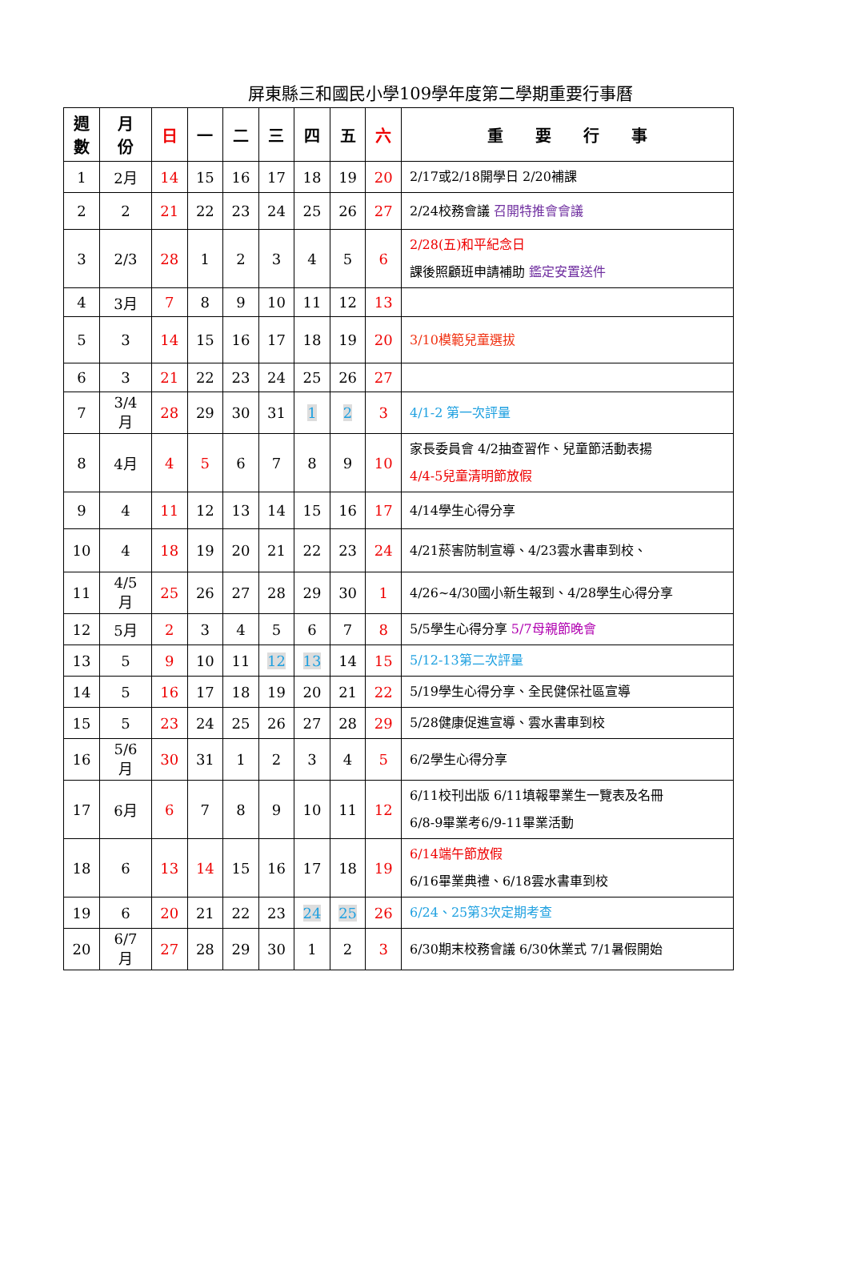屏東縣三和國民小學109學年度第二學期重要行事曆
| 週 數 | 月 份 | 日 | 一 | 二 | 三 | 四 | 五 | 六 | 重 要 行 事 |
| --- | --- | --- | --- | --- | --- | --- | --- | --- | --- |
| 1 | 2月 | 14 | 15 | 16 | 17 | 18 | 19 | 20 | 2/17或2/18開學日 2/20補課 |
| 2 | 2 | 21 | 22 | 23 | 24 | 25 | 26 | 27 | 2/24校務會議 召開特推會會議 |
| 3 | 2/3 | 28 | 1 | 2 | 3 | 4 | 5 | 6 | 2/28(五)和平紀念日 課後照顧班申請補助 鑑定安置送件 |
| 4 | 3月 | 7 | 8 | 9 | 10 | 11 | 12 | 13 | |
| 5 | 3 | 14 | 15 | 16 | 17 | 18 | 19 | 20 | 3/10模範兒童選拔 |
| 6 | 3 | 21 | 22 | 23 | 24 | 25 | 26 | 27 | |
| 7 | 3/4 月 | 28 | 29 | 30 | 31 | 1 | 2 | 3 | 4/1-2 第一次評量 |
| 8 | 4月 | 4 | 5 | 6 | 7 | 8 | 9 | 10 | 家長委員會 4/2抽查習作、兒童節活動表揚 4/4-5兒童清明節放假 |
| 9 | 4 | 11 | 12 | 13 | 14 | 15 | 16 | 17 | 4/14學生心得分享 |
| 10 | 4 | 18 | 19 | 20 | 21 | 22 | 23 | 24 | 4/21菸害防制宣導、4/23雲水書車到校、 |
| 11 | 4/5 月 | 25 | 26 | 27 | 28 | 29 | 30 | 1 | 4/26~4/30國小新生報到、4/28學生心得分享 |
| 12 | 5月 | 2 | 3 | 4 | 5 | 6 | 7 | 8 | 5/5學生心得分享 5/7母親節晚會 |
| 13 | 5 | 9 | 10 | 11 | 12 | 13 | 14 | 15 | 5/12-13第二次評量 |
| 14 | 5 | 16 | 17 | 18 | 19 | 20 | 21 | 22 | 5/19學生心得分享、全民健保社區宣導 |
| 15 | 5 | 23 | 24 | 25 | 26 | 27 | 28 | 29 | 5/28健康促進宣導、雲水書車到校 |
| 16 | 5/6 月 | 30 | 31 | 1 | 2 | 3 | 4 | 5 | 6/2學生心得分享 |
| 17 | 6月 | 6 | 7 | 8 | 9 | 10 | 11 | 12 | 6/11校刊出版 6/11填報畢業生一覽表及名冊 6/8-9畢業考6/9-11畢業活動 |
| 18 | 6 | 13 | 14 | 15 | 16 | 17 | 18 | 19 | 6/14端午節放假 6/16畢業典禮、6/18雲水書車到校 |
| 19 | 6 | 20 | 21 | 22 | 23 | 24 | 25 | 26 | 6/24、25第3次定期考查 |
| 20 | 6/7 月 | 27 | 28 | 29 | 30 | 1 | 2 | 3 | 6/30期末校務會議 6/30休業式 7/1暑假開始 |